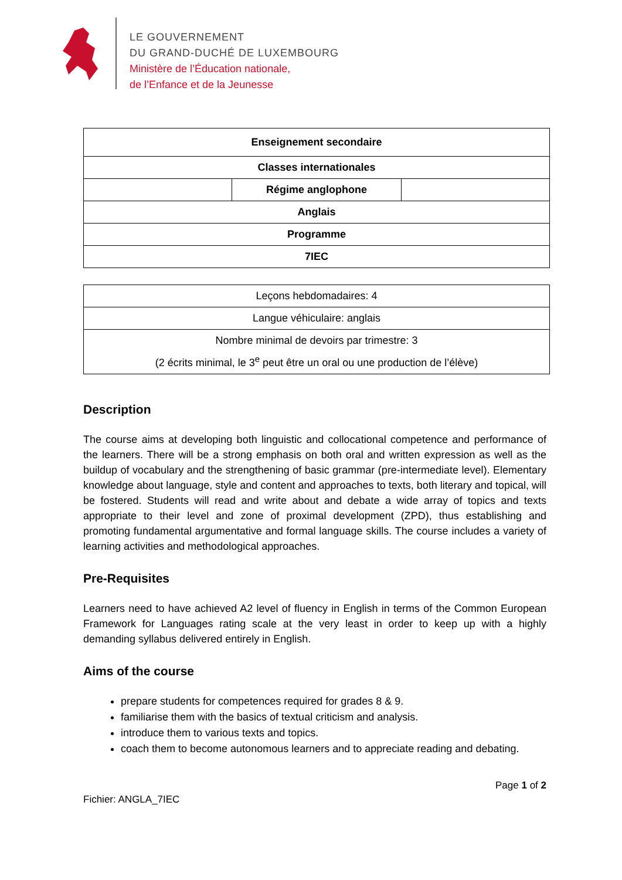LE GOUVERNEMENT
DU GRAND-DUCHÉ DE LUXEMBOURG
Ministère de l’Éducation nationale,
de l’Enfance et de la Jeunesse
| Enseignement secondaire | | |
| Classes internationales | | |
| | Régime anglophone | |
| Anglais | | |
| Programme | | |
| 7IEC | | |
| Leçons hebdomadaires: 4 |
| Langue véhiculaire: anglais |
| Nombre minimal de devoirs par trimestre: 3 (2 écrits minimal, le 3<sup>e</sup> peut être un oral ou une production de l’élève) |
Description
The course aims at developing both linguistic and collocational competence and performance of the learners. There will be a strong emphasis on both oral and written expression as well as the buildup of vocabulary and the strengthening of basic grammar (pre-intermediate level). Elementary knowledge about language, style and content and approaches to texts, both literary and topical, will be fostered. Students will read and write about and debate a wide array of topics and texts appropriate to their level and zone of proximal development (ZPD), thus establishing and promoting fundamental argumentative and formal language skills. The course includes a variety of learning activities and methodological approaches.
Pre-Requisites
Learners need to have achieved A2 level of fluency in English in terms of the Common European Framework for Languages rating scale at the very least in order to keep up with a highly demanding syllabus delivered entirely in English.
Aims of the course
prepare students for competences required for grades 8 & 9.
familiarise them with the basics of textual criticism and analysis.
introduce them to various texts and topics.
coach them to become autonomous learners and to appreciate reading and debating.
Page 1 of 2
Fichier: ANGLA_7IEC